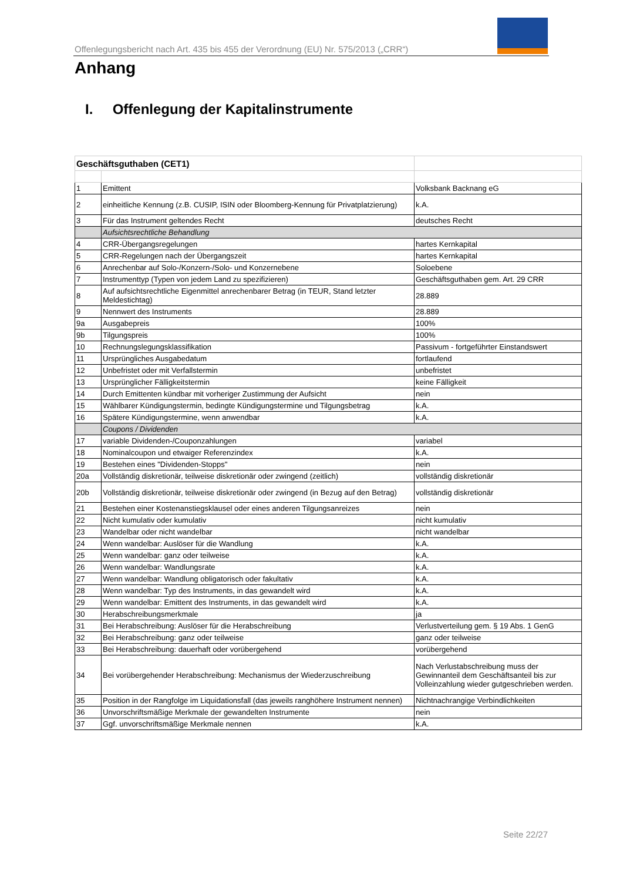Offenlegungsbericht nach Art. 435 bis 455 der Verordnung (EU) Nr. 575/2013 („CRR“)
Anhang
I. Offenlegung der Kapitalinstrumente
| Geschäftsguthaben (CET1) | | |
| 1 | Emittent | Volksbank Backnang eG |
| 2 | einheitliche Kennung (z.B. CUSIP, ISIN oder Bloomberg-Kennung für Privatplatzierung) | k.A. |
| 3 | Für das Instrument geltendes Recht | deutsches Recht |
| | Aufsichtsrechtliche Behandlung | |
| 4 | CRR-Übergangsregelungen | hartes Kernkapital |
| 5 | CRR-Regelungen nach der Übergangszeit | hartes Kernkapital |
| 6 | Anrechenbar auf Solo-/Konzern-/Solo- und Konzernebene | Soloebene |
| 7 | Instrumenttyp (Typen von jedem Land zu spezifizieren) | Geschäftsguthaben gem. Art. 29 CRR |
| 8 | Auf aufsichtsrechtliche Eigenmittel anrechenbarer Betrag (in TEUR, Stand letzter Meldestichtag) | 28.889 |
| 9 | Nennwert des Instruments | 28.889 |
| 9a | Ausgabepreis | 100% |
| 9b | Tilgungspreis | 100% |
| 10 | Rechnungslegungsklassifikation | Passivum - fortgeführter Einstandswert |
| 11 | Ursprüngliches Ausgabedatum | fortlaufend |
| 12 | Unbefristet oder mit Verfallstermin | unbefristet |
| 13 | Ursprünglicher Fälligkeitstermin | keine Fälligkeit |
| 14 | Durch Emittenten kündbar mit vorheriger Zustimmung der Aufsicht | nein |
| 15 | Wählbarer Kündigungstermin, bedingte Kündigungstermine und Tilgungsbetrag | k.A. |
| 16 | Spätere Kündigungstermine, wenn anwendbar | k.A. |
| | Coupons / Dividenden | |
| 17 | variable Dividenden-/Couponzahlungen | variabel |
| 18 | Nominalcoupon und etwaiger Referenzindex | k.A. |
| 19 | Bestehen eines "Dividenden-Stopps" | nein |
| 20a | Vollständig diskretionär, teilweise diskretionär oder zwingend (zeitlich) | vollständig diskretionär |
| 20b | Vollständig diskretionär, teilweise diskretionär oder zwingend (in Bezug auf den Betrag) | vollständig diskretionär |
| 21 | Bestehen einer Kostenanstiegsklausel oder eines anderen Tilgungsanreizes | nein |
| 22 | Nicht kumulativ oder kumulativ | nicht kumulativ |
| 23 | Wandelbar oder nicht wandelbar | nicht wandelbar |
| 24 | Wenn wandelbar: Auslöser für die Wandlung | k.A. |
| 25 | Wenn wandelbar: ganz oder teilweise | k.A. |
| 26 | Wenn wandelbar: Wandlungsrate | k.A. |
| 27 | Wenn wandelbar: Wandlung obligatorisch oder fakultativ | k.A. |
| 28 | Wenn wandelbar: Typ des Instruments, in das gewandelt wird | k.A. |
| 29 | Wenn wandelbar: Emittent des Instruments, in das gewandelt wird | k.A. |
| 30 | Herabschreibungsmerkmale | ja |
| 31 | Bei Herabschreibung: Auslöser für die Herabschreibung | Verlustverteilung gem. § 19 Abs. 1 GenG |
| 32 | Bei Herabschreibung: ganz oder teilweise | ganz oder teilweise |
| 33 | Bei Herabschreibung: dauerhaft oder vorübergehend | vorübergehend |
| 34 | Bei vorübergehender Herabschreibung: Mechanismus der Wiederzuschreibung | Nach Verlustabschreibung muss der Gewinnanteil dem Geschäftsanteil bis zur Volleinzahlung wieder gutgeschrieben werden. |
| 35 | Position in der Rangfolge im Liquidationsfall (das jeweils ranghöhere Instrument nennen) | Nichtnachrangige Verbindlichkeiten |
| 36 | Unvorschriftsmäßige Merkmale der gewandelten Instrumente | nein |
| 37 | Ggf. unvorschriftsmäßige Merkmale nennen | k.A. |
Seite 22/27